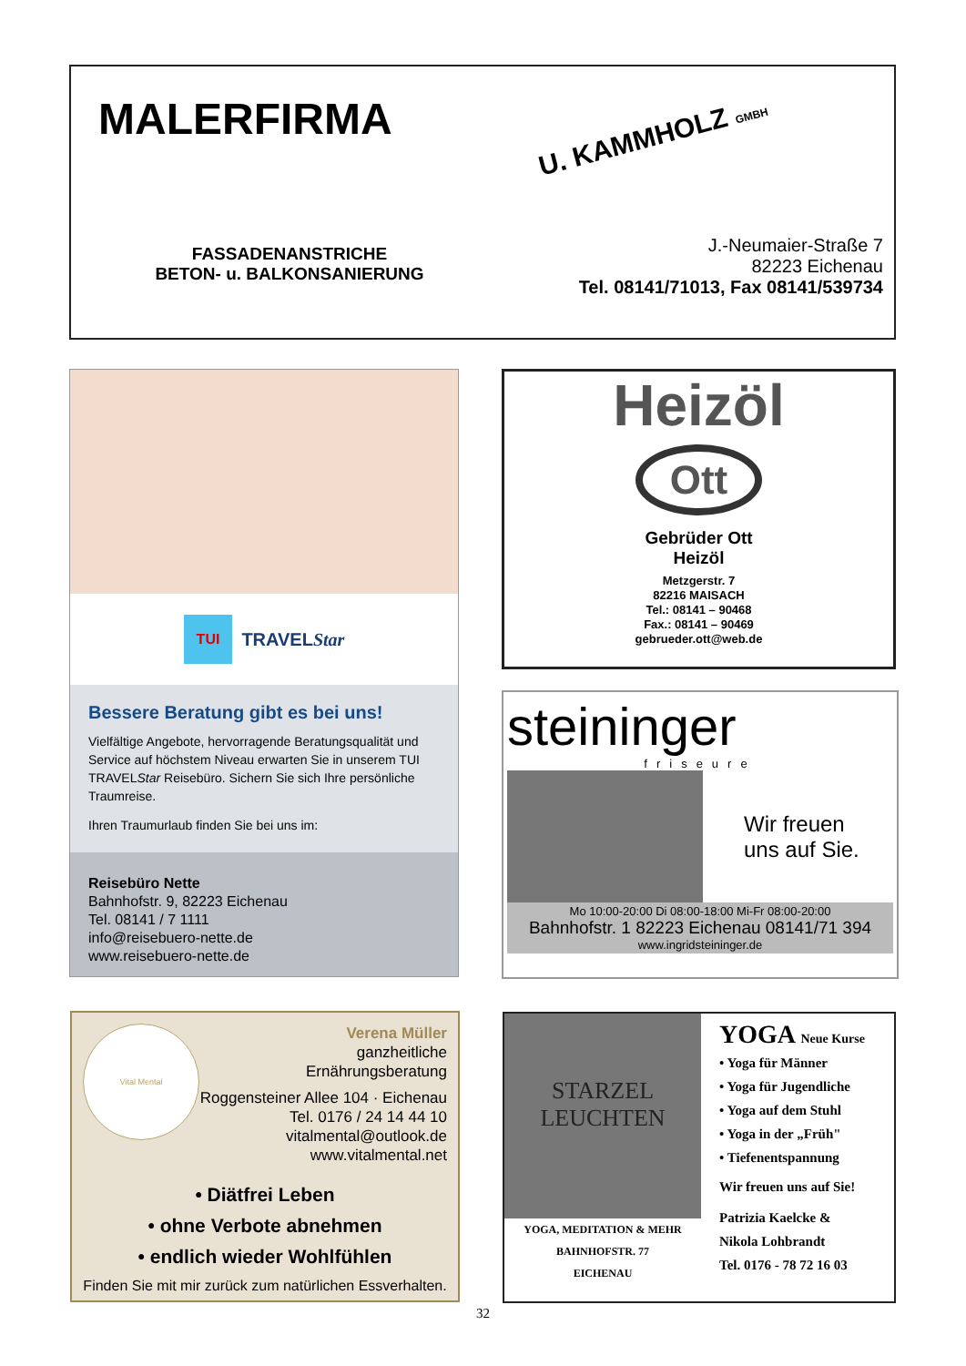MALERFIRMA
U. KAMMHOLZ GMBH
FASSADENANSTRICHE
BETON- u. BALKONSANIERUNG
J.-Neumaier-Straße 7
82223 Eichenau
Tel. 08141/71013, Fax 08141/539734
TUI TRAVELStar
Bessere Beratung gibt es bei uns!
Vielfältige Angebote, hervorragende Beratungsqualität und Service auf höchstem Niveau erwarten Sie in unserem TUI TRAVELStar Reisebüro. Sichern Sie sich Ihre persönliche Traumreise.
Ihren Traumurlaub finden Sie bei uns im:
Reisebüro Nette
Bahnhofstr. 9, 82223 Eichenau
Tel. 08141 / 7 1111
info@reisebuero-nette.de
www.reisebuero-nette.de
Heizöl
Ott
Gebrüder Ott
Heizöl
Metzgerstr. 7
82216 MAISACH
Tel.: 08141 – 90468
Fax.: 08141 – 90469
gebrueder.ott@web.de
steininger
friseure
Wir freuen
uns auf Sie.
Mo 10:00-20:00 Di 08:00-18:00 Mi-Fr 08:00-20:00
Bahnhofstr. 1 82223 Eichenau 08141/71 394
www.ingridsteininger.de
Vital Mental
Verena Müller
ganzheitliche
Ernährungsberatung
Roggensteiner Allee 104 · Eichenau
Tel. 0176 / 24 14 44 10
vitalmental@outlook.de
www.vitalmental.net
• Diätfrei Leben
• ohne Verbote abnehmen
• endlich wieder Wohlfühlen
Finden Sie mit mir zurück zum natürlichen Essverhalten.
STARZEL
LEUCHTEN
YOGA, MEDITATION & MEHR
BAHNHOFSTR. 77
EICHENAU
YOGA Neue Kurse
• Yoga für Männer
• Yoga für Jugendliche
• Yoga auf dem Stuhl
• Yoga in der „Früh"
• Tiefenentspannung
Wir freuen uns auf Sie!
Patrizia Kaelcke &
Nikola Lohbrandt
Tel. 0176 - 78 72 16 03
32